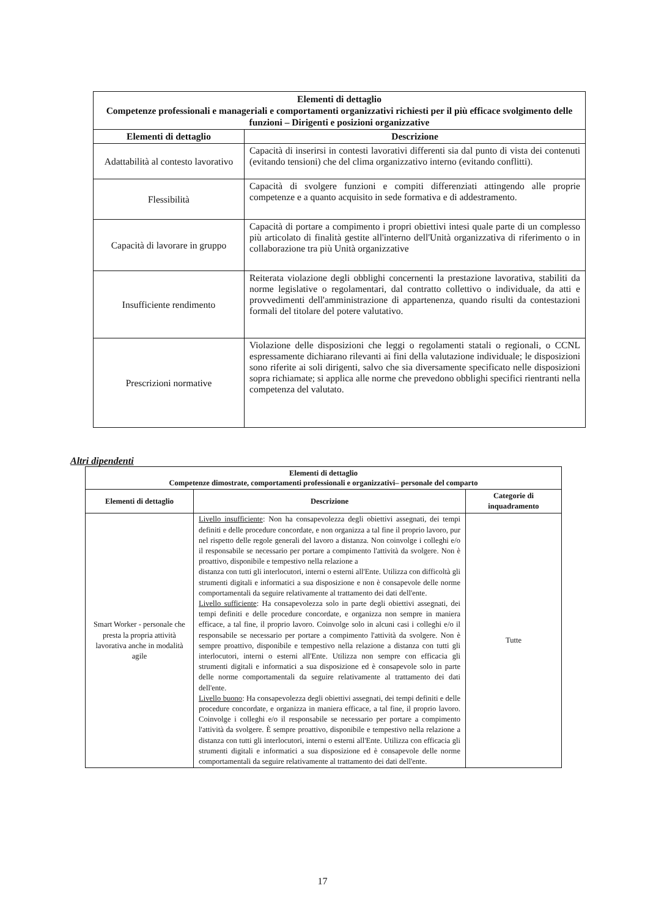| Elementi di dettaglio Competenze professionali e manageriali e comportamenti organizzativi richiesti per il più efficace svolgimento delle funzioni – Dirigenti e posizioni organizzative | |
| --- | --- |
| Elementi di dettaglio | Descrizione |
| Adattabilità al contesto lavorativo | Capacità di inserirsi in contesti lavorativi differenti sia dal punto di vista dei contenuti (evitando tensioni) che del clima organizzativo interno (evitando conflitti). |
| Flessibilità | Capacità di svolgere funzioni e compiti differenziati attingendo alle proprie competenze e a quanto acquisito in sede formativa e di addestramento. |
| Capacità di lavorare in gruppo | Capacità di portare a compimento i propri obiettivi intesi quale parte di un complesso più articolato di finalità gestite all'interno dell'Unità organizzativa di riferimento o in collaborazione tra più Unità organizzative |
| Insufficiente rendimento | Reiterata violazione degli obblighi concernenti la prestazione lavorativa, stabiliti da norme legislative o regolamentari, dal contratto collettivo o individuale, da atti e provvedimenti dell'amministrazione di appartenenza, quando risulti da contestazioni formali del titolare del potere valutativo. |
| Prescrizioni normative | Violazione delle disposizioni che leggi o regolamenti statali o regionali, o CCNL espressamente dichiarano rilevanti ai fini della valutazione individuale; le disposizioni sono riferite ai soli dirigenti, salvo che sia diversamente specificato nelle disposizioni sopra richiamate; si applica alle norme che prevedono obblighi specifici rientranti nella competenza del valutato. |
Altri dipendenti
| Elementi di dettaglio Competenze dimostrate, comportamenti professionali e organizzativi– personale del comparto | | |
| --- | --- | --- |
| Elementi di dettaglio | Descrizione | Categorie di inquadramento |
| Smart Worker - personale che presta la propria attività lavorativa anche in modalità agile | Livello insufficiente : Non ha consapevolezza degli obiettivi assegnati, dei tempi definiti e delle procedure concordate, e non organizza a tal fine il proprio lavoro, pur nel rispetto delle regole generali del lavoro a distanza. Non coinvolge i colleghi e/o il responsabile se necessario per portare a compimento l'attività da svolgere. Non è proattivo, disponibile e tempestivo nella relazione a distanza con tutti gli interlocutori, interni o esterni all'Ente. Utilizza con difficoltà gli strumenti digitali e informatici a sua disposizione e non è consapevole delle norme comportamentali da seguire relativamente al trattamento dei dati dell'ente. Livello sufficiente : Ha consapevolezza solo in parte degli obiettivi assegnati, dei tempi definiti e delle procedure concordate, e organizza non sempre in maniera efficace, a tal fine, il proprio lavoro. Coinvolge solo in alcuni casi i colleghi e/o il responsabile se necessario per portare a compimento l'attività da svolgere. Non è sempre proattivo, disponibile e tempestivo nella relazione a distanza con tutti gli interlocutori, interni o esterni all'Ente. Utilizza non sempre con efficacia gli strumenti digitali e informatici a sua disposizione ed è consapevole solo in parte delle norme comportamentali da seguire relativamente al trattamento dei dati dell'ente. Livello buono : Ha consapevolezza degli obiettivi assegnati, dei tempi definiti e delle procedure concordate, e organizza in maniera efficace, a tal fine, il proprio lavoro. Coinvolge i colleghi e/o il responsabile se necessario per portare a compimento l'attività da svolgere. È sempre proattivo, disponibile e tempestivo nella relazione a distanza con tutti gli interlocutori, interni o esterni all'Ente. Utilizza con efficacia gli strumenti digitali e informatici a sua disposizione ed è consapevole delle norme comportamentali da seguire relativamente al trattamento dei dati dell'ente. | Tutte |
17